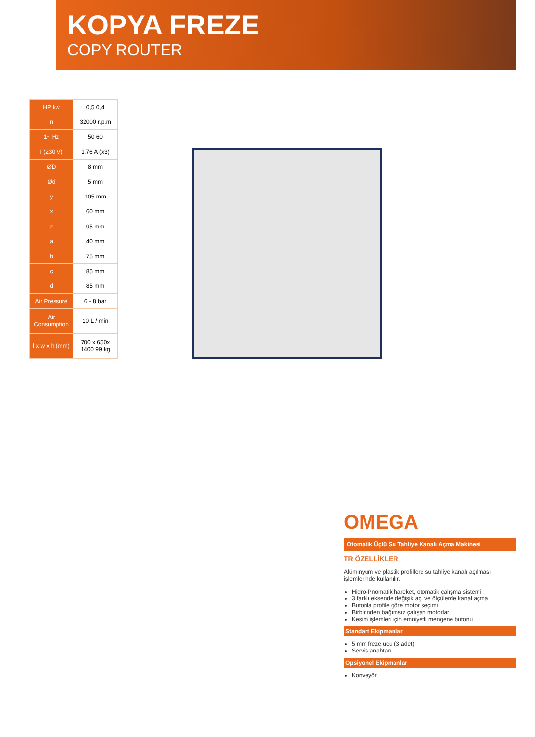KOPYA FREZE
COPY ROUTER
| HP kw | 0,5 0,4 |
| n | 32000 r.p.m |
| 1~ Hz | 50 60 |
| I (230 V) | 1,76 A (x3) |
| ØD | 8 mm |
| Ød | 5 mm |
| y | 105 mm |
| x | 60 mm |
| z | 95 mm |
| a | 40 mm |
| b | 75 mm |
| c | 85 mm |
| d | 85 mm |
| Air Pressure | 6 - 8 bar |
| Air Consumption | 10 L / min |
| l x w x h (mm) | 700 x 650x 1400 99 kg |
OMEGA
Otomatik Üçlü Su Tahliye Kanalı Açma Makinesi
TR ÖZELLİKLER
Alüminyum ve plastik profillere su tahliye kanalı açılması işlemlerinde kullanılır.
Hidro-Pnömatik hareket, otomatik çalışma sistemi
3 farklı eksende değişik açı ve ölçülerde kanal açma
Butonla profile göre motor seçimi
Birbirinden bağımsız çalışan motorlar
Kesim işlemleri için emniyetli mengene butonu
Standart Ekipmanlar
5 mm freze ucu (3 adet)
Servis anahtarı
Opsiyonel Ekipmanlar
Konveyör